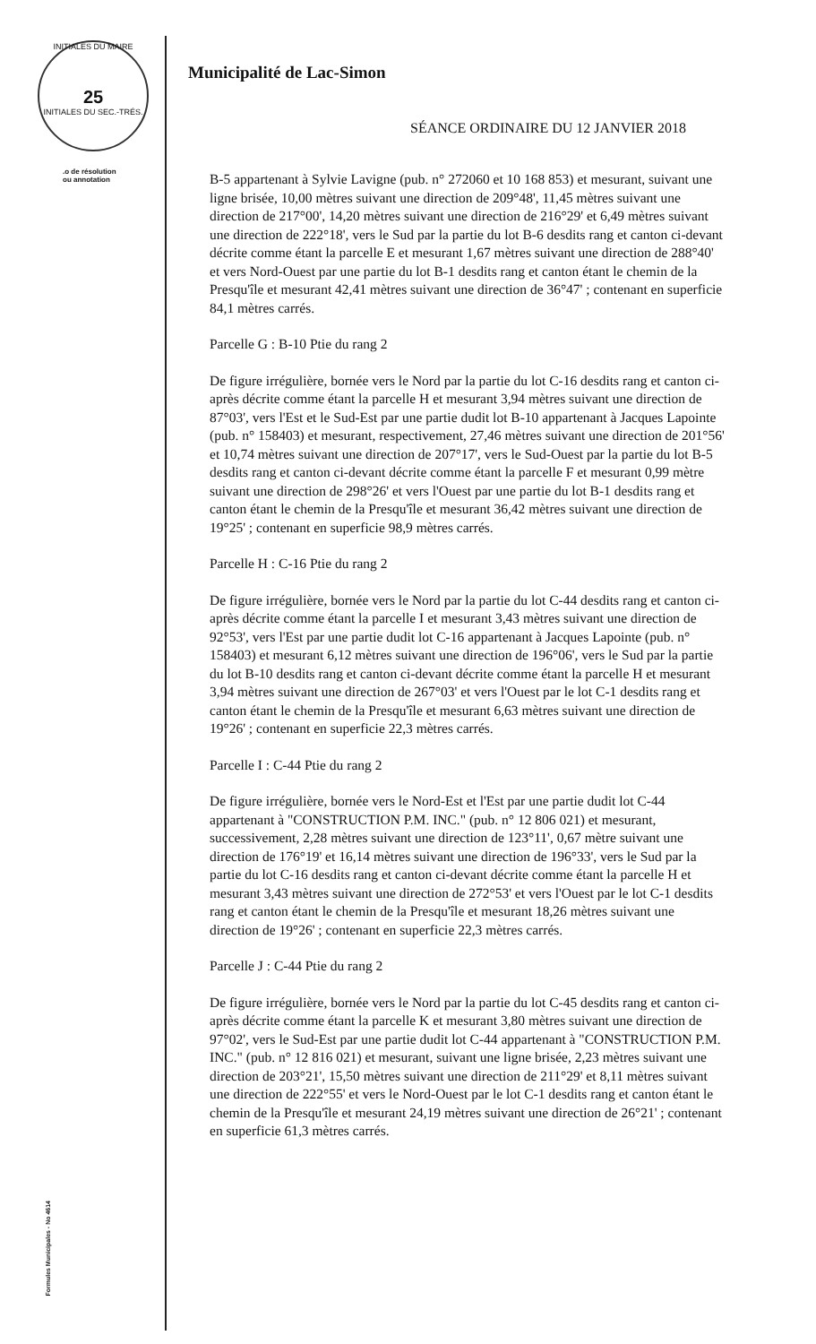INITIALES DU MAIRE
25
INITIALES DU SEC.-TRÉS.
.o de résolution
ou annotation
Formules Municipales - No 4614
Municipalité de Lac-Simon
SÉANCE ORDINAIRE DU 12 JANVIER 2018
B-5 appartenant à Sylvie Lavigne (pub. n° 272060 et 10 168 853) et mesurant, suivant une ligne brisée, 10,00 mètres suivant une direction de 209°48', 11,45 mètres suivant une direction de 217°00', 14,20 mètres suivant une direction de 216°29' et 6,49 mètres suivant une direction de 222°18', vers le Sud par la partie du lot B-6 desdits rang et canton ci-devant décrite comme étant la parcelle E et mesurant 1,67 mètres suivant une direction de 288°40' et vers Nord-Ouest par une partie du lot B-1 desdits rang et canton étant le chemin de la Presqu'île et mesurant 42,41 mètres suivant une direction de 36°47' ; contenant en superficie 84,1 mètres carrés.
Parcelle G : B-10 Ptie du rang 2
De figure irrégulière, bornée vers le Nord par la partie du lot C-16 desdits rang et canton ci-après décrite comme étant la parcelle H et mesurant 3,94 mètres suivant une direction de 87°03', vers l'Est et le Sud-Est par une partie dudit lot B-10 appartenant à Jacques Lapointe (pub. n° 158403) et mesurant, respectivement, 27,46 mètres suivant une direction de 201°56' et 10,74 mètres suivant une direction de 207°17', vers le Sud-Ouest par la partie du lot B-5 desdits rang et canton ci-devant décrite comme étant la parcelle F et mesurant 0,99 mètre suivant une direction de 298°26' et vers l'Ouest par une partie du lot B-1 desdits rang et canton étant le chemin de la Presqu'île et mesurant 36,42 mètres suivant une direction de 19°25' ; contenant en superficie 98,9 mètres carrés.
Parcelle H : C-16 Ptie du rang 2
De figure irrégulière, bornée vers le Nord par la partie du lot C-44 desdits rang et canton ci-après décrite comme étant la parcelle I et mesurant 3,43 mètres suivant une direction de 92°53', vers l'Est par une partie dudit lot C-16 appartenant à Jacques Lapointe (pub. n° 158403) et mesurant 6,12 mètres suivant une direction de 196°06', vers le Sud par la partie du lot B-10 desdits rang et canton ci-devant décrite comme étant la parcelle H et mesurant 3,94 mètres suivant une direction de 267°03' et vers l'Ouest par le lot C-1 desdits rang et canton étant le chemin de la Presqu'île et mesurant 6,63 mètres suivant une direction de 19°26' ; contenant en superficie 22,3 mètres carrés.
Parcelle I : C-44 Ptie du rang 2
De figure irrégulière, bornée vers le Nord-Est et l'Est par une partie dudit lot C-44 appartenant à "CONSTRUCTION P.M. INC." (pub. n° 12 806 021) et mesurant, successivement, 2,28 mètres suivant une direction de 123°11', 0,67 mètre suivant une direction de 176°19' et 16,14 mètres suivant une direction de 196°33', vers le Sud par la partie du lot C-16 desdits rang et canton ci-devant décrite comme étant la parcelle H et mesurant 3,43 mètres suivant une direction de 272°53' et vers l'Ouest par le lot C-1 desdits rang et canton étant le chemin de la Presqu'île et mesurant 18,26 mètres suivant une direction de 19°26' ; contenant en superficie 22,3 mètres carrés.
Parcelle J : C-44 Ptie du rang 2
De figure irrégulière, bornée vers le Nord par la partie du lot C-45 desdits rang et canton ci-après décrite comme étant la parcelle K et mesurant 3,80 mètres suivant une direction de 97°02', vers le Sud-Est par une partie dudit lot C-44 appartenant à "CONSTRUCTION P.M. INC." (pub. n° 12 816 021) et mesurant, suivant une ligne brisée, 2,23 mètres suivant une direction de 203°21', 15,50 mètres suivant une direction de 211°29' et 8,11 mètres suivant une direction de 222°55' et vers le Nord-Ouest par le lot C-1 desdits rang et canton étant le chemin de la Presqu'île et mesurant 24,19 mètres suivant une direction de 26°21' ; contenant en superficie 61,3 mètres carrés.